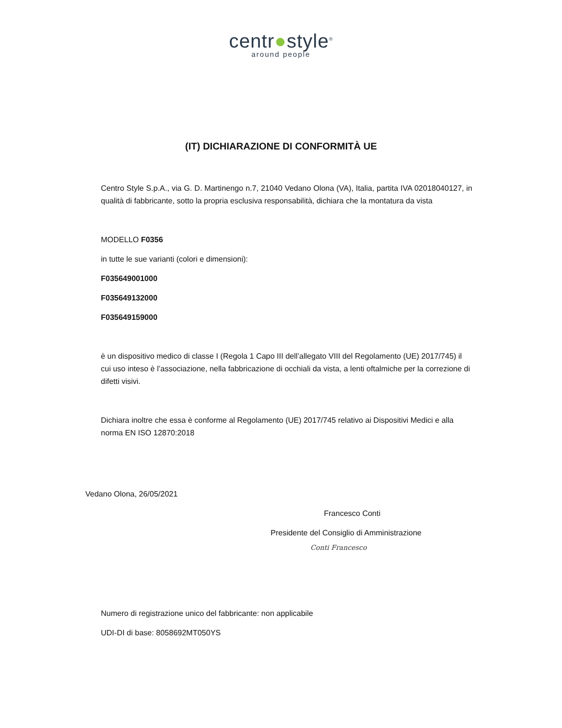centr●style<sup>®</sup>
around people
(IT) DICHIARAZIONE DI CONFORMITÀ UE
Centro Style S.p.A., via G. D. Martinengo n.7, 21040 Vedano Olona (VA), Italia, partita IVA 02018040127, in qualità di fabbricante, sotto la propria esclusiva responsabilità, dichiara che la montatura da vista
MODELLO F0356
in tutte le sue varianti (colori e dimensioni):
F035649001000
F035649132000
F035649159000
è un dispositivo medico di classe I (Regola 1 Capo III dell’allegato VIII del Regolamento (UE) 2017/745) il cui uso inteso è l’associazione, nella fabbricazione di occhiali da vista, a lenti oftalmiche per la correzione di difetti visivi.
Dichiara inoltre che essa è conforme al Regolamento (UE) 2017/745 relativo ai Dispositivi Medici e alla norma EN ISO 12870:2018
Vedano Olona, 26/05/2021
Francesco Conti
Presidente del Consiglio di Amministrazione
Conti Francesco
Numero di registrazione unico del fabbricante: non applicabile
UDI-DI di base: 8058692MT050YS